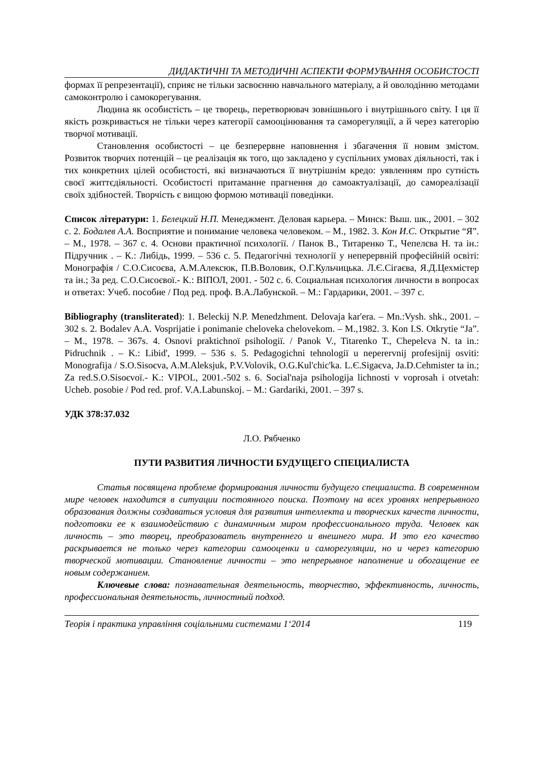ДИДАКТИЧНІ ТА МЕТОДИЧНІ АСПЕКТИ ФОРМУВАННЯ ОСОБИСТОСТІ
формах її репрезентації), сприяє не тільки засвоєнню навчального матеріалу, а й оволодінню методами самоконтролю і самокорегування.
Людина як особистість – це творець, перетворювач зовнішнього і внутрішнього світу. І ця її якість розкривається не тільки через категорії самооцінювання та саморегуляції, а й через категорію творчої мотивації.
Становлення особистості – це безперервне наповнення і збагачення її новим змістом. Розвиток творчих потенцій – це реалізація як того, що закладено у суспільних умовах діяльності, так і тих конкретних цілей особистості, які визначаються її внутрішнім кредо: уявленням про сутність своєї життєдіяльності. Особистості притаманне прагнення до самоактуалізації, до самореалізації своїх здібностей. Творчість є вищою формою мотивації поведінки.
Список літератури: 1. Белецкий Н.П. Менеджмент. Деловая карьера. – Минск: Выш. шк., 2001. – 302 с. 2. Бодалев А.А. Восприятие и понимание человека человеком. – М., 1982. 3. Кон И.С. Открытие “Я”. – М., 1978. – 367 с. 4. Основи практичної психології. / Панок В., Титаренко Т., Чепелєва Н. та ін.: Підручник . – К.: Либідь, 1999. – 536 с. 5. Педагогічні технології у неперервній професійній освіті: Монографія / С.О.Сисоєва, А.М.Алексюк, П.В.Воловик, О.Г.Кульчицька. Л.Є.Сігаєва, Я.Д.Цехмістер та ін.; За ред. С.О.Сисоєвої.- К.: ВІПОЛ, 2001. - 502 с. 6. Социальная психология личности в вопросах и ответах: Учеб. пособие / Под ред. проф. В.А.Лабунской. – М.: Гардарики, 2001. – 397 с.
Bibliography (transliterated): 1. Beleckij N.P. Menedzhment. Delovaja kar'era. – Mn.:Vysh. shk., 2001. – 302 s. 2. Bodalev A.A. Vosprijatie i ponimanie cheloveka chelovekom. – M.,1982. 3. Kon I.S. Otkrytie “Ja”. – M., 1978. – 367s. 4. Osnovi praktichnoї psihologiї. / Panok V., Titarenko T., Chepelєva N. ta in.: Pidruchnik . – K.: Libid', 1999. – 536 s. 5. Pedagogichni tehnologiї u neperervnij profesijnij osviti: Monografija / S.O.Sisoєva, A.M.Aleksjuk, P.V.Volovik, O.G.Kul'chic'ka. L.Є.Sigaєva, Ja.D.Cehmister ta in.; Za red.S.O.Sisoєvoї.- K.: VIPOL, 2001.-502 s. 6. Social'naja psihologija lichnosti v voprosah i otvetah: Ucheb. posobie / Pod red. prof. V.A.Labunskoj. – M.: Gardariki, 2001. – 397 s.
УДК 378:37.032
Л.О. Рябченко
ПУТИ РАЗВИТИЯ ЛИЧНОСТИ БУДУЩЕГО СПЕЦИАЛИСТА
Статья посвящена проблеме формирования личности будущего специалиста. В современном мире человек находится в ситуации постоянного поиска. Поэтому на всех уровнях непрерывного образования должны создаваться условия для развития интеллекта и творческих качеств личности, подготовки ее к взаимодействию с динамичным миром профессионального труда. Человек как личность – это творец, преобразователь внутреннего и внешнего мира. И это его качество раскрывается не только через категории самооценки и саморегуляции, но и через категорию творческой мотивации. Становление личности – это непрерывное наполнение и обогащение ее новым содержанием.
Ключевые слова: познавательная деятельность, творчество, эффективность, личность, профессиональная деятельность, личностный подход.
Теорія і практика управління соціальними системами 1‘2014 119